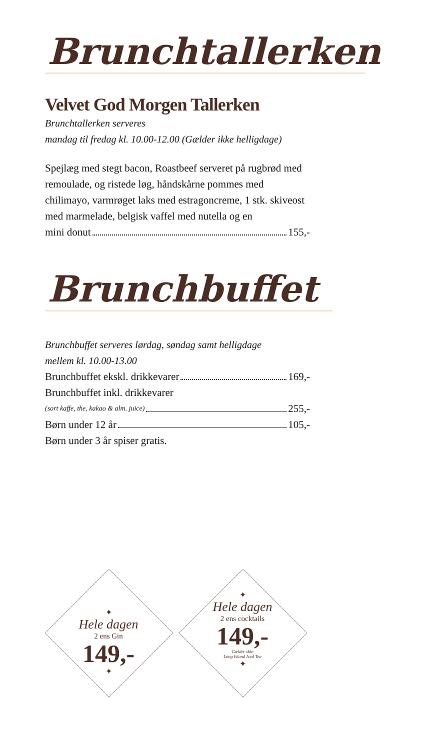Brunchtallerken
Velvet God Morgen Tallerken
Brunchtallerken serveres
mandag til fredag kl. 10.00-12.00 (Gælder ikke helligdage)
Spejlæg med stegt bacon, Roastbeef serveret på rugbrød med remoulade, og ristede løg, håndskårne pommes med chilimayo, varmrøget laks med estragoncreme, 1 stk. skiveost med marmelade, belgisk vaffel med nutella og en
mini donut 155,-
Brunchbuffet
Brunchbuffet serveres lørdag, søndag samt helligdage
mellem kl. 10.00-13.00
Brunchbuffet ekskl. drikkevarer 169,-
Brunchbuffet inkl. drikkevarer
(sort kaffe, the, kakao & alm. juice) 255,-
Børn under 12 år 105,-
Børn under 3 år spiser gratis.
✦
Hele dagen
2 ens Gin
149,-
✦
✦
Hele dagen
2 ens cocktails
149,-
Gælder ikke
Long Island Iced Tea
✦